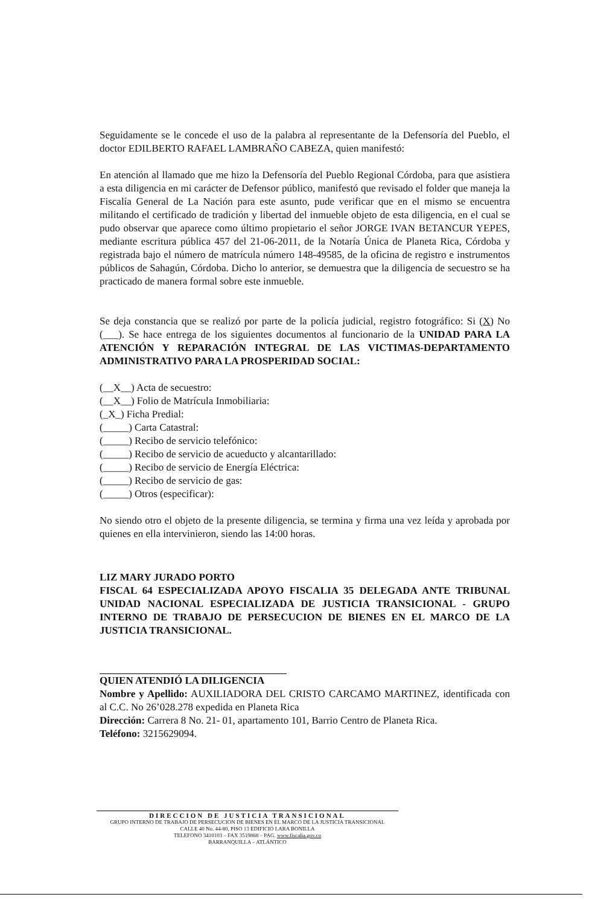Seguidamente se le concede el uso de la palabra al representante de la Defensoría del Pueblo, el doctor EDILBERTO RAFAEL LAMBRAÑO CABEZA, quien manifestó:
En atención al llamado que me hizo la Defensoría del Pueblo Regional Córdoba, para que asistiera a esta diligencia en mi carácter de Defensor público, manifestó que revisado el folder que maneja la Fiscalía General de La Nación para este asunto, pude verificar que en el mismo se encuentra militando el certificado de tradición y libertad del inmueble objeto de esta diligencia, en el cual se pudo observar que aparece como último propietario el señor JORGE IVAN BETANCUR YEPES, mediante escritura pública 457 del 21-06-2011, de la Notaría Única de Planeta Rica, Córdoba y registrada bajo el número de matrícula número 148-49585, de la oficina de registro e instrumentos públicos de Sahagún, Córdoba. Dicho lo anterior, se demuestra que la diligencia de secuestro se ha practicado de manera formal sobre este inmueble.
Se deja constancia que se realizó por parte de la policía judicial, registro fotográfico: Si (X) No (___). Se hace entrega de los siguientes documentos al funcionario de la UNIDAD PARA LA ATENCIÓN Y REPARACIÓN INTEGRAL DE LAS VICTIMAS-DEPARTAMENTO ADMINISTRATIVO PARA LA PROSPERIDAD SOCIAL:
(__X__) Acta de secuestro:
(__X__) Folio de Matrícula Inmobiliaria:
(_X_) Ficha Predial:
(_____) Carta Catastral:
(_____) Recibo de servicio telefónico:
(_____) Recibo de servicio de acueducto y alcantarillado:
(_____) Recibo de servicio de Energía Eléctrica:
(_____) Recibo de servicio de gas:
(_____) Otros (especificar):
No siendo otro el objeto de la presente diligencia, se termina y firma una vez leída y aprobada por quienes en ella intervinieron, siendo las 14:00 horas.
LIZ MARY JURADO PORTO
FISCAL 64 ESPECIALIZADA APOYO FISCALIA 35 DELEGADA ANTE TRIBUNAL UNIDAD NACIONAL ESPECIALIZADA DE JUSTICIA TRANSICIONAL - GRUPO INTERNO DE TRABAJO DE PERSECUCION DE BIENES EN EL MARCO DE LA JUSTICIA TRANSICIONAL.
QUIEN ATENDIÓ LA DILIGENCIA
Nombre y Apellido: AUXILIADORA DEL CRISTO CARCAMO MARTINEZ, identificada con al C.C. No 26’028.278 expedida en Planeta Rica
Dirección: Carrera 8 No. 21- 01, apartamento 101, Barrio Centro de Planeta Rica.
Teléfono: 3215629094.
DIRECCION DE JUSTICIA TRANSICIONAL
GRUPO INTERNO DE TRABAJO DE PERSECUCION DE BIENES EN EL MARCO DE LA JUSTICIA TRANSICIONAL
CALLE 40 No. 44-80, PISO 13 EDIFICIO LARA BONILLA
TELEFONO 3410103 – FAX 3519868 – PAG. www.fiscalia.gov.co
BARRANQUILLA – ATLÁNTICO